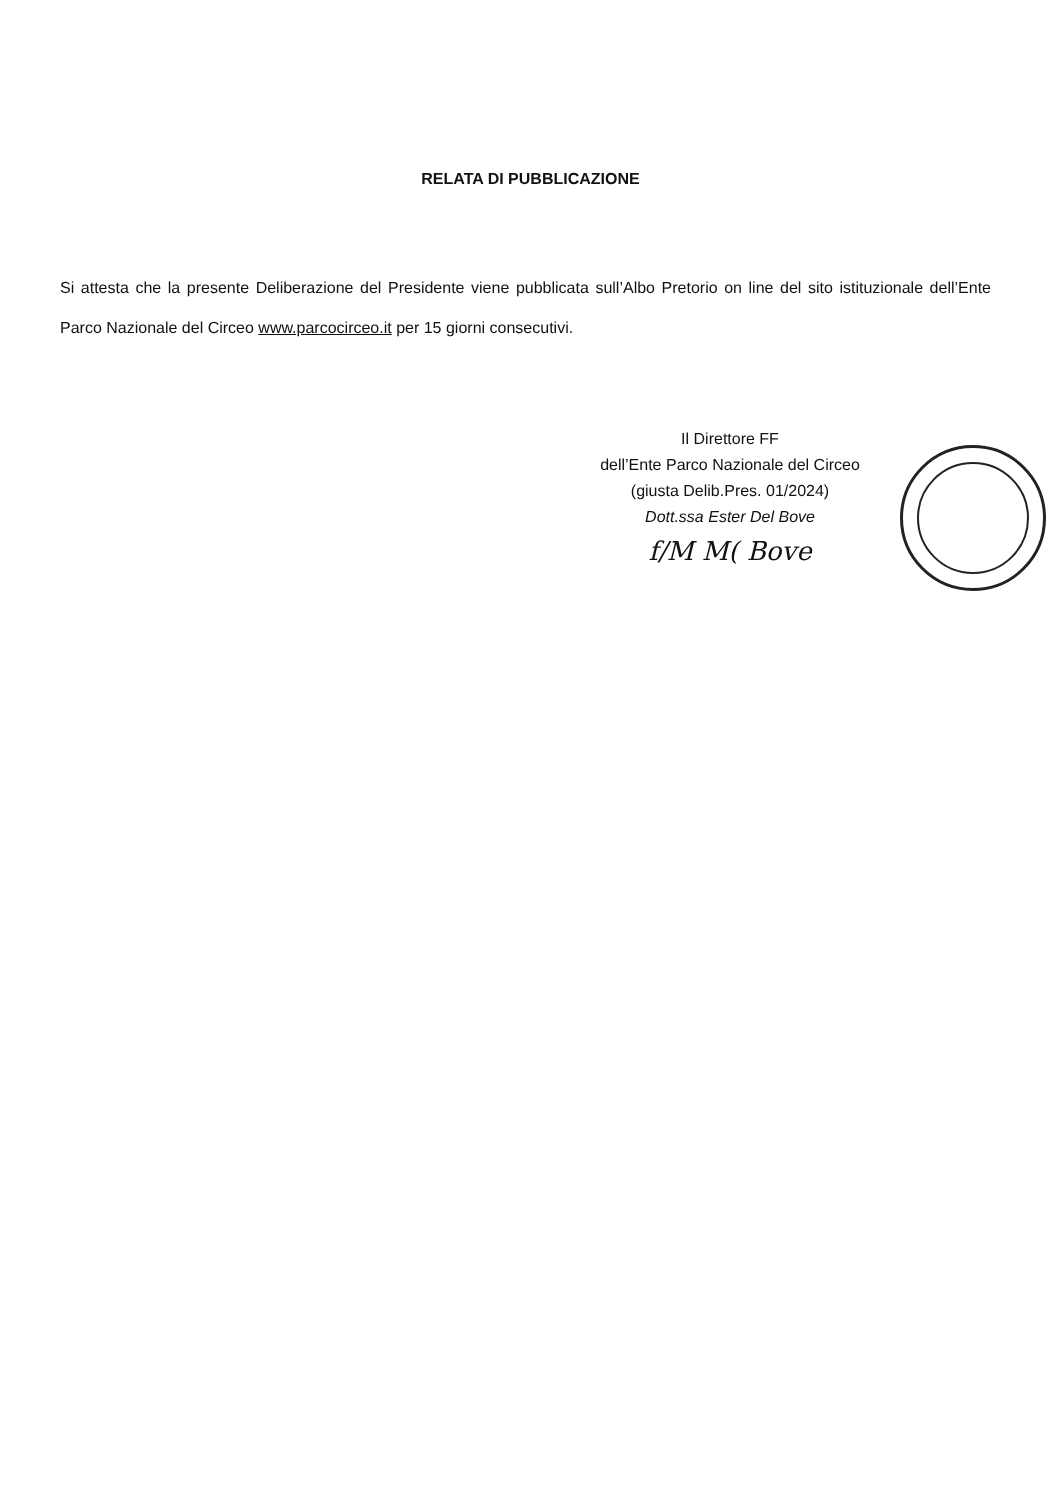RELATA DI PUBBLICAZIONE
Si attesta che la presente Deliberazione del Presidente viene pubblicata sull’Albo Pretorio on line del sito istituzionale dell’Ente Parco Nazionale del Circeo www.parcocirceo.it per 15 giorni consecutivi.
Il Direttore FF
dell’Ente Parco Nazionale del Circeo
(giusta Delib.Pres. 01/2024)
Dott.ssa Ester Del Bove
f/M M( Bove